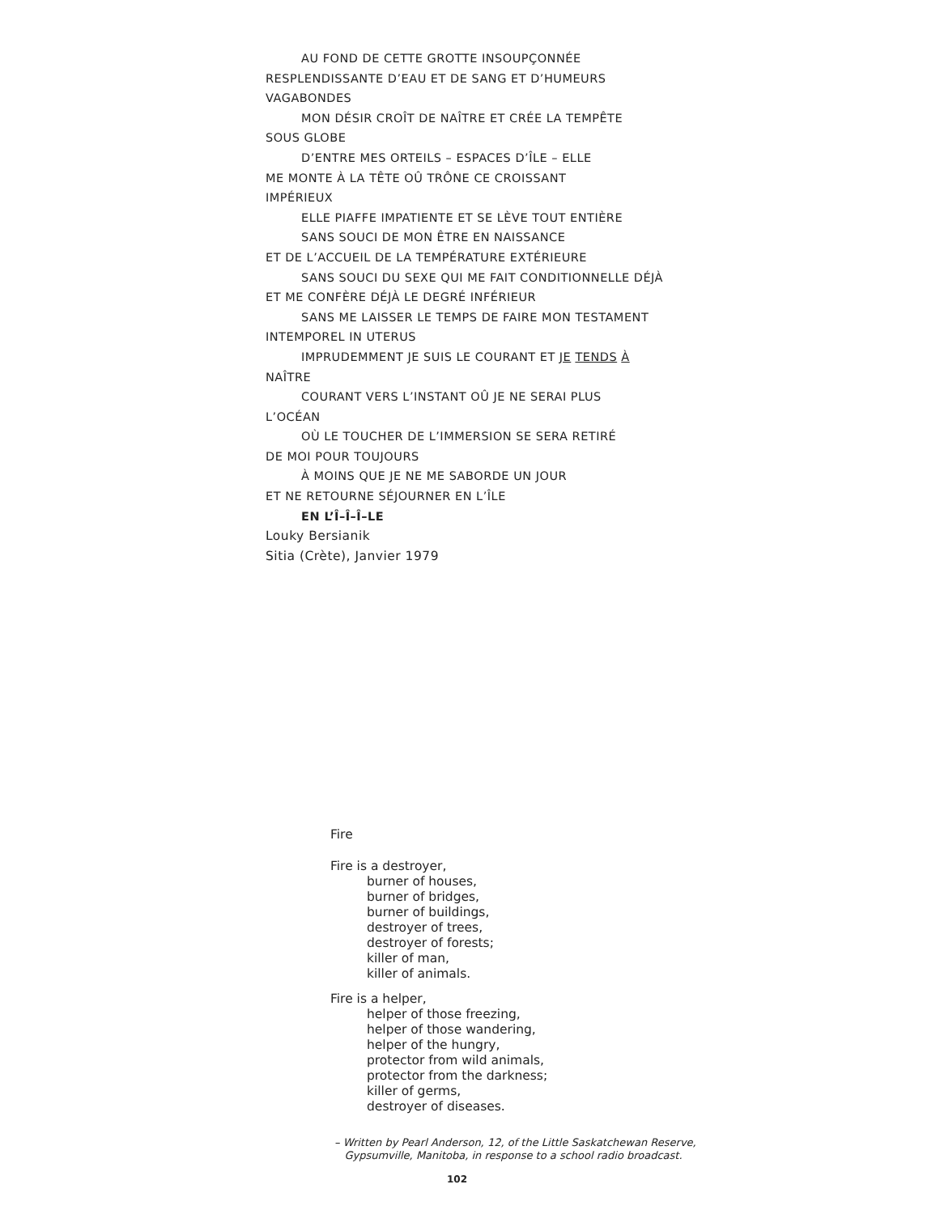AU FOND DE CETTE GROTTE INSOUPÇONNÉE
RESPLENDISSANTE D’EAU ET DE SANG ET D’HUMEURS
VAGABONDES
MON DÉSIR CROÎT DE NAÎTRE ET CRÉE LA TEMPÊTE
SOUS GLOBE
D’ENTRE MES ORTEILS – ESPACES D’ÎLE – ELLE
ME MONTE À LA TÊTE OÛ TRÔNE CE CROISSANT
IMPÉRIEUX
ELLE PIAFFE IMPATIENTE ET SE LÈVE TOUT ENTIÈRE
SANS SOUCI DE MON ÊTRE EN NAISSANCE
ET DE L’ACCUEIL DE LA TEMPÉRATURE EXTÉRIEURE
SANS SOUCI DU SEXE QUI ME FAIT CONDITIONNELLE DÉJÀ
ET ME CONFÈRE DÉJÀ LE DEGRÉ INFÉRIEUR
SANS ME LAISSER LE TEMPS DE FAIRE MON TESTAMENT
INTEMPOREL IN UTERUS
IMPRUDEMMENT JE SUIS LE COURANT ET JE TENDS À
NAÎTRE
COURANT VERS L’INSTANT OÛ JE NE SERAI PLUS
L’OCÉAN
OÙ LE TOUCHER DE L’IMMERSION SE SERA RETIRÉ
DE MOI POUR TOUJOURS
À MOINS QUE JE NE ME SABORDE UN JOUR
ET NE RETOURNE SÉJOURNER EN L’ÎLE
EN L’Î–Î–Î–LE
Louky Bersianik
Sitia (Crète), Janvier 1979
Fire
Fire is a destroyer,
burner of houses,
burner of bridges,
burner of buildings,
destroyer of trees,
destroyer of forests;
killer of man,
killer of animals.
Fire is a helper,
helper of those freezing,
helper of those wandering,
helper of the hungry,
protector from wild animals,
protector from the darkness;
killer of germs,
destroyer of diseases.
– Written by Pearl Anderson, 12, of the Little Saskatchewan Reserve,
Gypsumville, Manitoba, in response to a school radio broadcast.
102